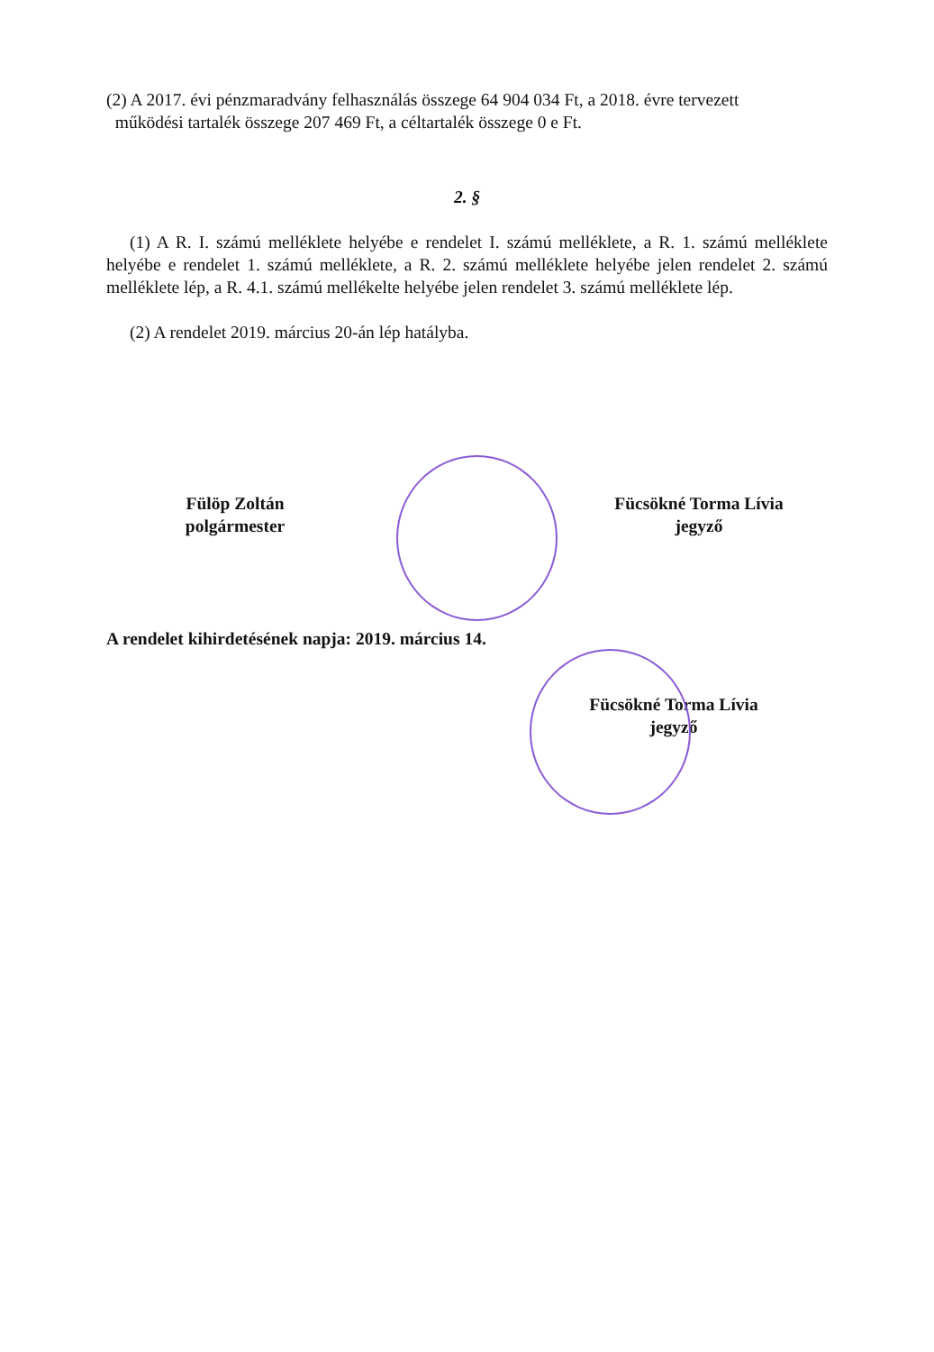(2) A 2017. évi pénzmaradvány felhasználás összege 64 904 034 Ft, a 2018. évre tervezett
működési tartalék összege 207 469 Ft, a céltartalék összege 0 e Ft.
2. §
(1) A R. I. számú melléklete helyébe e rendelet I. számú melléklete, a R. 1. számú melléklete helyébe e rendelet 1. számú melléklete, a R. 2. számú melléklete helyébe jelen rendelet 2. számú melléklete lép, a R. 4.1. számú mellékelte helyébe jelen rendelet 3. számú melléklete lép.
(2) A rendelet 2019. március 20-án lép hatályba.
Fülöp Zoltán
polgármester
Fücsökné Torma Lívia
jegyző
A rendelet kihirdetésének napja: 2019. március 14.
Fücsökné Torma Lívia
jegyző